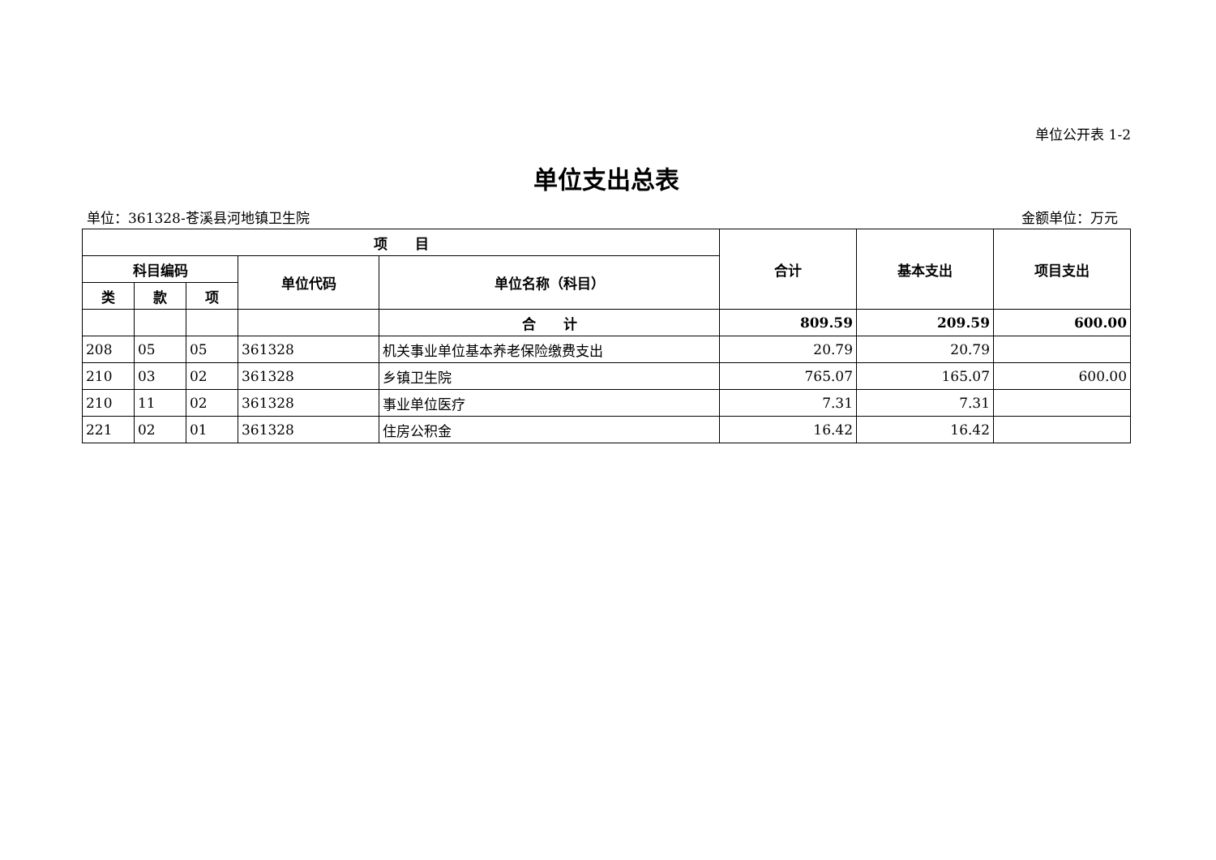单位公开表 1-2
单位支出总表
单位：361328-苍溪县河地镇卫生院 金额单位：万元
| 项 目 | | | | | 合计 | 基本支出 | 项目支出 |
| --- | --- | --- | --- | --- | --- | --- | --- |
| 科目编码 | | | 单位代码 | 单位名称（科目） | | | |
| 类 | 款 | 项 | | | | | |
| | | | | 合 计 | 809.59 | 209.59 | 600.00 |
| 208 | 05 | 05 | 361328 | 机关事业单位基本养老保险缴费支出 | 20.79 | 20.79 | |
| 210 | 03 | 02 | 361328 | 乡镇卫生院 | 765.07 | 165.07 | 600.00 |
| 210 | 11 | 02 | 361328 | 事业单位医疗 | 7.31 | 7.31 | |
| 221 | 02 | 01 | 361328 | 住房公积金 | 16.42 | 16.42 | |